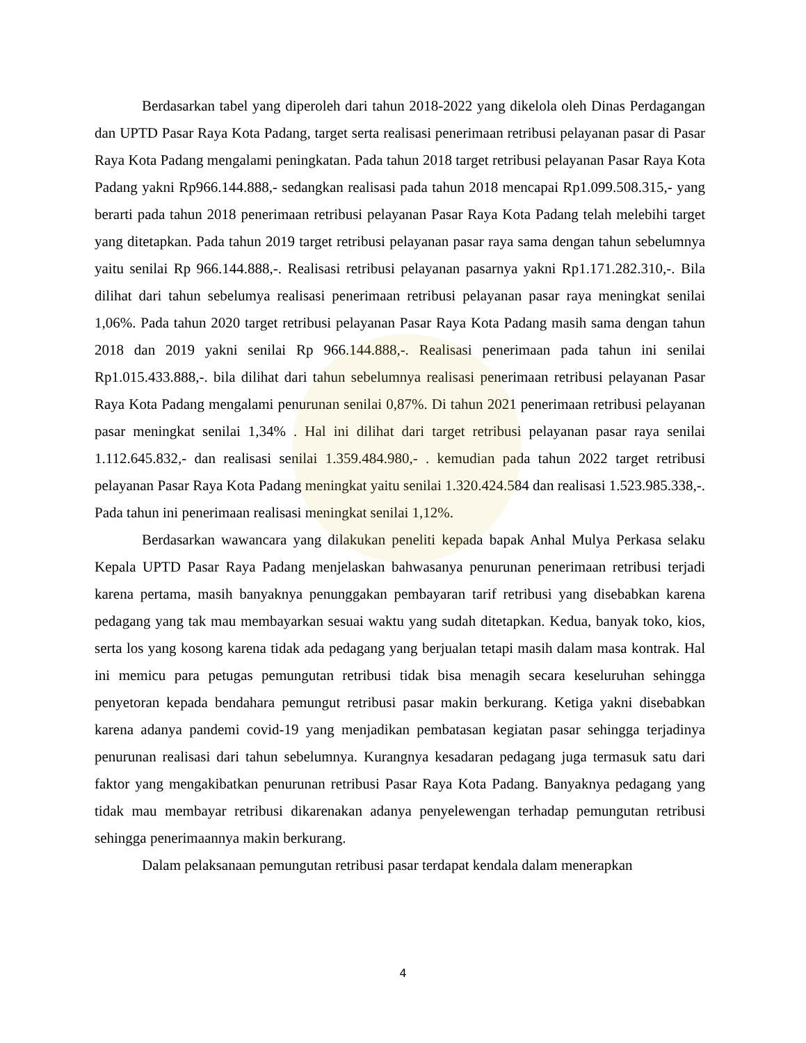Berdasarkan tabel yang diperoleh dari tahun 2018-2022 yang dikelola oleh Dinas Perdagangan dan UPTD Pasar Raya Kota Padang, target serta realisasi penerimaan retribusi pelayanan pasar di Pasar Raya Kota Padang mengalami peningkatan. Pada tahun 2018 target retribusi pelayanan Pasar Raya Kota Padang yakni Rp966.144.888,- sedangkan realisasi pada tahun 2018 mencapai Rp1.099.508.315,- yang berarti pada tahun 2018 penerimaan retribusi pelayanan Pasar Raya Kota Padang telah melebihi target yang ditetapkan. Pada tahun 2019 target retribusi pelayanan pasar raya sama dengan tahun sebelumnya yaitu senilai Rp 966.144.888,-. Realisasi retribusi pelayanan pasarnya yakni Rp1.171.282.310,-. Bila dilihat dari tahun sebelumya realisasi penerimaan retribusi pelayanan pasar raya meningkat senilai 1,06%. Pada tahun 2020 target retribusi pelayanan Pasar Raya Kota Padang masih sama dengan tahun 2018 dan 2019 yakni senilai Rp 966.144.888,-. Realisasi penerimaan pada tahun ini senilai Rp1.015.433.888,-. bila dilihat dari tahun sebelumnya realisasi penerimaan retribusi pelayanan Pasar Raya Kota Padang mengalami penurunan senilai 0,87%. Di tahun 2021 penerimaan retribusi pelayanan pasar meningkat senilai 1,34% . Hal ini dilihat dari target retribusi pelayanan pasar raya senilai 1.112.645.832,- dan realisasi senilai 1.359.484.980,- . kemudian pada tahun 2022 target retribusi pelayanan Pasar Raya Kota Padang meningkat yaitu senilai 1.320.424.584 dan realisasi 1.523.985.338,-. Pada tahun ini penerimaan realisasi meningkat senilai 1,12%.
Berdasarkan wawancara yang dilakukan peneliti kepada bapak Anhal Mulya Perkasa selaku Kepala UPTD Pasar Raya Padang menjelaskan bahwasanya penurunan penerimaan retribusi terjadi karena pertama, masih banyaknya penunggakan pembayaran tarif retribusi yang disebabkan karena pedagang yang tak mau membayarkan sesuai waktu yang sudah ditetapkan. Kedua, banyak toko, kios, serta los yang kosong karena tidak ada pedagang yang berjualan tetapi masih dalam masa kontrak. Hal ini memicu para petugas pemungutan retribusi tidak bisa menagih secara keseluruhan sehingga penyetoran kepada bendahara pemungut retribusi pasar makin berkurang. Ketiga yakni disebabkan karena adanya pandemi covid-19 yang menjadikan pembatasan kegiatan pasar sehingga terjadinya penurunan realisasi dari tahun sebelumnya. Kurangnya kesadaran pedagang juga termasuk satu dari faktor yang mengakibatkan penurunan retribusi Pasar Raya Kota Padang. Banyaknya pedagang yang tidak mau membayar retribusi dikarenakan adanya penyelewengan terhadap pemungutan retribusi sehingga penerimaannya makin berkurang.
Dalam pelaksanaan pemungutan retribusi pasar terdapat kendala dalam menerapkan
4